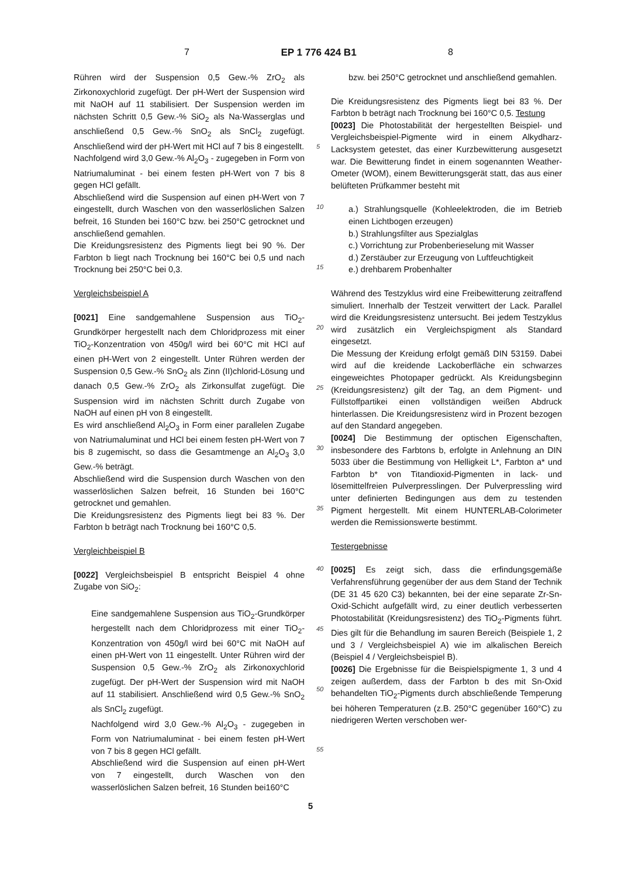7 EP 1 776 424 B1 8
Rühren wird der Suspension 0,5 Gew.-% ZrO<sub>2</sub> als Zirkonoxychlorid zugefügt. Der pH-Wert der Suspension wird mit NaOH auf 11 stabilisiert. Der Suspension werden im nächsten Schritt 0,5 Gew.-% SiO<sub>2</sub> als Na-Wasserglas und anschließend 0,5 Gew.-% SnO<sub>2</sub> als SnCl<sub>2</sub> zugefügt. Anschließend wird der pH-Wert mit HCl auf 7 bis 8 eingestellt.
Nachfolgend wird 3,0 Gew.-% Al<sub>2</sub>O<sub>3</sub> - zugegeben in Form von Natriumaluminat - bei einem festen pH-Wert von 7 bis 8 gegen HCl gefällt.
Abschließend wird die Suspension auf einen pH-Wert von 7 eingestellt, durch Waschen von den wasserlöslichen Salzen befreit, 16 Stunden bei 160°C bzw. bei 250°C getrocknet und anschließend gemahlen.
Die Kreidungsresistenz des Pigments liegt bei 90 %. Der Farbton b liegt nach Trocknung bei 160°C bei 0,5 und nach Trocknung bei 250°C bei 0,3.
Vergleichsbeispiel A
[0021] Eine sandgemahlene Suspension aus TiO<sub>2</sub>-Grundkörper hergestellt nach dem Chloridprozess mit einer TiO<sub>2</sub>-Konzentration von 450g/l wird bei 60°C mit HCl auf einen pH-Wert von 2 eingestellt. Unter Rühren werden der Suspension 0,5 Gew.-% SnO<sub>2</sub> als Zinn (II)chlorid-Lösung und danach 0,5 Gew.-% ZrO<sub>2</sub> als Zirkonsulfat zugefügt. Die Suspension wird im nächsten Schritt durch Zugabe von NaOH auf einen pH von 8 eingestellt.
Es wird anschließend Al<sub>2</sub>O<sub>3</sub> in Form einer parallelen Zugabe von Natriumaluminat und HCl bei einem festen pH-Wert von 7 bis 8 zugemischt, so dass die Gesamtmenge an Al<sub>2</sub>O<sub>3</sub> 3,0 Gew.-% beträgt.
Abschließend wird die Suspension durch Waschen von den wasserlöslichen Salzen befreit, 16 Stunden bei 160°C getrocknet und gemahlen.
Die Kreidungsresistenz des Pigments liegt bei 83 %. Der Farbton b beträgt nach Trocknung bei 160°C 0,5.
Vergleichbeispiel B
[0022] Vergleichsbeispiel B entspricht Beispiel 4 ohne Zugabe von SiO<sub>2</sub>:
Eine sandgemahlene Suspension aus TiO<sub>2</sub>-Grundkörper hergestellt nach dem Chloridprozess mit einer TiO<sub>2</sub>-Konzentration von 450g/l wird bei 60°C mit NaOH auf einen pH-Wert von 11 eingestellt. Unter Rühren wird der Suspension 0,5 Gew.-% ZrO<sub>2</sub> als Zirkonoxychlorid zugefügt. Der pH-Wert der Suspension wird mit NaOH auf 11 stabilisiert. Anschließend wird 0,5 Gew.-% SnO<sub>2</sub> als SnCl<sub>2</sub> zugefügt.
Nachfolgend wird 3,0 Gew.-% Al<sub>2</sub>O<sub>3</sub> - zugegeben in Form von Natriumaluminat - bei einem festen pH-Wert von 7 bis 8 gegen HCl gefällt.
Abschließend wird die Suspension auf einen pH-Wert von 7 eingestellt, durch Waschen von den wasserlöslichen Salzen befreit, 16 Stunden bei160°C
5
10
15
20
25
30
35
40
45
50
55
bzw. bei 250°C getrocknet und anschließend gemahlen.
Die Kreidungsresistenz des Pigments liegt bei 83 %. Der Farbton b beträgt nach Trocknung bei 160°C 0,5. Testung
[0023] Die Photostabilität der hergestellten Beispiel- und Vergleichsbeispiel-Pigmente wird in einem Alkydharz-Lacksystem getestet, das einer Kurzbewitterung ausgesetzt war. Die Bewitterung findet in einem sogenannten Weather-Ometer (WOM), einem Bewitterungsgerät statt, das aus einer belüfteten Prüfkammer besteht mit
a.) Strahlungsquelle (Kohleelektroden, die im Betrieb einen Lichtbogen erzeugen)
b.) Strahlungsfilter aus Spezialglas
c.) Vorrichtung zur Probenberieselung mit Wasser
d.) Zerstäuber zur Erzeugung von Luftfeuchtigkeit
e.) drehbarem Probenhalter
Während des Testzyklus wird eine Freibewitterung zeitraffend simuliert. Innerhalb der Testzeit verwittert der Lack. Parallel wird die Kreidungsresistenz untersucht. Bei jedem Testzyklus wird zusätzlich ein Vergleichspigment als Standard eingesetzt.
Die Messung der Kreidung erfolgt gemäß DIN 53159. Dabei wird auf die kreidende Lackoberfläche ein schwarzes eingeweichtes Photopaper gedrückt. Als Kreidungsbeginn (Kreidungsresistenz) gilt der Tag, an dem Pigment- und Füllstoffpartikei einen vollständigen weißen Abdruck hinterlassen. Die Kreidungsresistenz wird in Prozent bezogen auf den Standard angegeben.
[0024] Die Bestimmung der optischen Eigenschaften, insbesondere des Farbtons b, erfolgte in Anlehnung an DIN 5033 über die Bestimmung von Helligkeit L*, Farbton a* und Farbton b* von Titandioxid-Pigmenten in lack- und lösemittelfreien Pulverpresslingen. Der Pulverpressling wird unter definierten Bedingungen aus dem zu testenden Pigment hergestellt. Mit einem HUNTERLAB-Colorimeter werden die Remissionswerte bestimmt.
Testergebnisse
[0025] Es zeigt sich, dass die erfindungsgemäße Verfahrensführung gegenüber der aus dem Stand der Technik (DE 31 45 620 C3) bekannten, bei der eine separate Zr-Sn-Oxid-Schicht aufgefällt wird, zu einer deutlich verbesserten Photostabilität (Kreidungsresistenz) des TiO<sub>2</sub>-Pigments führt. Dies gilt für die Behandlung im sauren Bereich (Beispiele 1, 2 und 3 / Vergleichsbeispiel A) wie im alkalischen Bereich (Beispiel 4 / Vergleichsbeispiel B).
[0026] Die Ergebnisse für die Beispielspigmente 1, 3 und 4 zeigen außerdem, dass der Farbton b des mit Sn-Oxid behandelten TiO<sub>2</sub>-Pigments durch abschließende Temperung bei höheren Temperaturen (z.B. 250°C gegenüber 160°C) zu niedrigeren Werten verschoben wer-
5